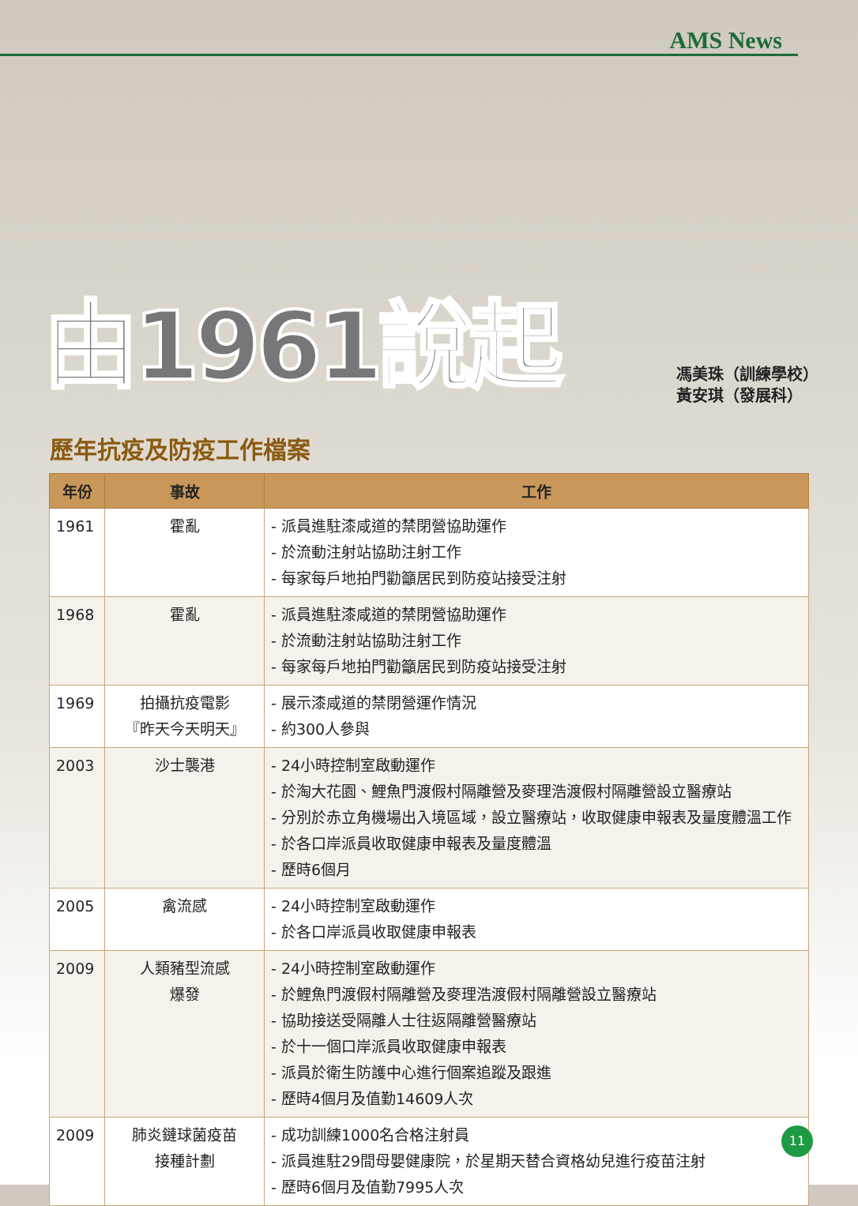AMS News
由1961說起
馮美珠（訓練學校）
黃安琪（發展科）
歷年抗疫及防疫工作檔案
| 年份 | 事故 | 工作 |
| --- | --- | --- |
| 1961 | 霍亂 | - 派員進駐漆咸道的禁閉營協助運作 - 於流動注射站協助注射工作 - 每家每戶地拍門勸籲居民到防疫站接受注射 |
| 1968 | 霍亂 | - 派員進駐漆咸道的禁閉營協助運作 - 於流動注射站協助注射工作 - 每家每戶地拍門勸籲居民到防疫站接受注射 |
| 1969 | 拍攝抗疫電影 『昨天今天明天』 | - 展示漆咸道的禁閉營運作情況 - 約300人參與 |
| 2003 | 沙士襲港 | - 24小時控制室啟動運作 - 於淘大花園、鯉魚門渡假村隔離營及麥理浩渡假村隔離營設立醫療站 - 分別於赤立角機場出入境區域，設立醫療站，收取健康申報表及量度體溫工作 - 於各口岸派員收取健康申報表及量度體溫 - 歷時6個月 |
| 2005 | 禽流感 | - 24小時控制室啟動運作 - 於各口岸派員收取健康申報表 |
| 2009 | 人類豬型流感 爆發 | - 24小時控制室啟動運作 - 於鯉魚門渡假村隔離營及麥理浩渡假村隔離營設立醫療站 - 協助接送受隔離人士往返隔離營醫療站 - 於十一個口岸派員收取健康申報表 - 派員於衛生防護中心進行個案追蹤及跟進 - 歷時4個月及值勤14609人次 |
| 2009 | 肺炎鏈球菌疫苗 接種計劃 | - 成功訓練1000名合格注射員 - 派員進駐29間母嬰健康院，於星期天替合資格幼兒進行疫苗注射 - 歷時6個月及值勤7995人次 |
11